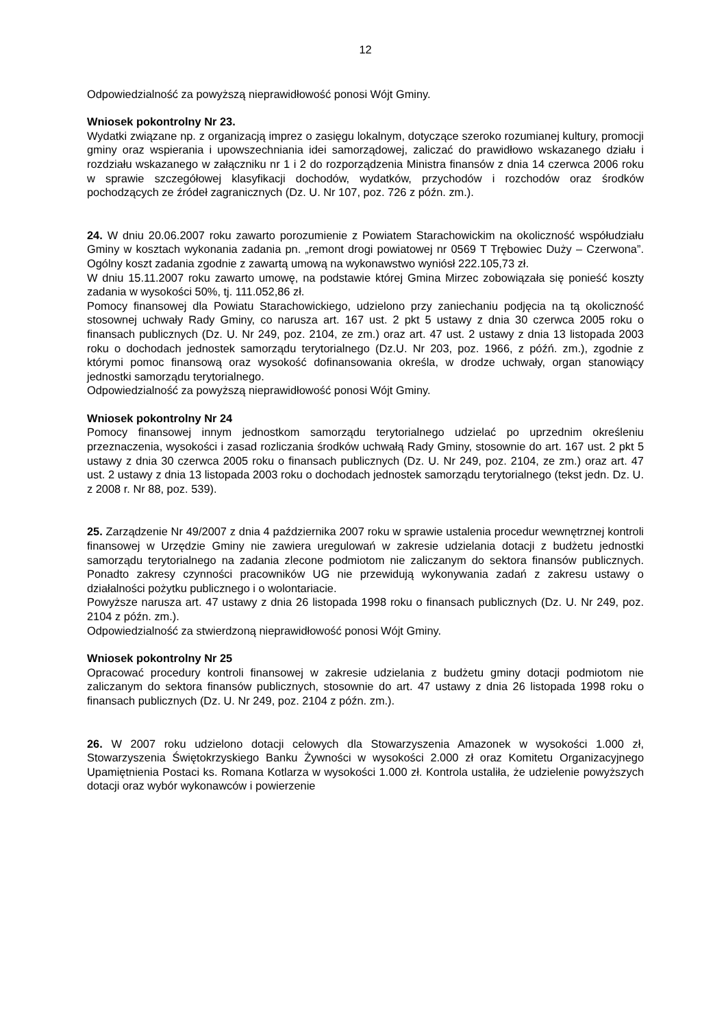12
Odpowiedzialność za powyższą nieprawidłowość ponosi Wójt Gminy.
Wniosek pokontrolny Nr 23.
Wydatki związane np. z organizacją imprez o zasięgu lokalnym, dotyczące szeroko rozumianej kultury, promocji gminy oraz wspierania i upowszechniania idei samorządowej, zaliczać do prawidłowo wskazanego działu i rozdziału wskazanego w załączniku nr 1 i 2 do rozporządzenia Ministra finansów z dnia 14 czerwca 2006 roku w sprawie szczegółowej klasyfikacji dochodów, wydatków, przychodów i rozchodów oraz środków pochodzących ze źródeł zagranicznych (Dz. U. Nr 107, poz. 726 z późn. zm.).
24. W dniu 20.06.2007 roku zawarto porozumienie z Powiatem Starachowickim na okoliczność współudziału Gminy w kosztach wykonania zadania pn. „remont drogi powiatowej nr 0569 T Trębowiec Duży – Czerwona”. Ogólny koszt zadania zgodnie z zawartą umową na wykonawstwo wyniósł 222.105,73 zł.
W dniu 15.11.2007 roku zawarto umowę, na podstawie której Gmina Mirzec zobowiązała się ponieść koszty zadania w wysokości 50%, tj. 111.052,86 zł.
Pomocy finansowej dla Powiatu Starachowickiego, udzielono przy zaniechaniu podjęcia na tą okoliczność stosownej uchwały Rady Gminy, co narusza art. 167 ust. 2 pkt 5 ustawy z dnia 30 czerwca 2005 roku o finansach publicznych (Dz. U. Nr 249, poz. 2104, ze zm.) oraz art. 47 ust. 2 ustawy z dnia 13 listopada 2003 roku o dochodach jednostek samorządu terytorialnego (Dz.U. Nr 203, poz. 1966, z późń. zm.), zgodnie z którymi pomoc finansową oraz wysokość dofinansowania określa, w drodze uchwały, organ stanowiący jednostki samorządu terytorialnego.
Odpowiedzialność za powyższą nieprawidłowość ponosi Wójt Gminy.
Wniosek pokontrolny Nr 24
Pomocy finansowej innym jednostkom samorządu terytorialnego udzielać po uprzednim określeniu przeznaczenia, wysokości i zasad rozliczania środków uchwałą Rady Gminy, stosownie do art. 167 ust. 2 pkt 5 ustawy z dnia 30 czerwca 2005 roku o finansach publicznych (Dz. U. Nr 249, poz. 2104, ze zm.) oraz art. 47 ust. 2 ustawy z dnia 13 listopada 2003 roku o dochodach jednostek samorządu terytorialnego (tekst jedn. Dz. U. z 2008 r. Nr 88, poz. 539).
25. Zarządzenie Nr 49/2007 z dnia 4 października 2007 roku w sprawie ustalenia procedur wewnętrznej kontroli finansowej w Urzędzie Gminy nie zawiera uregulowań w zakresie udzielania dotacji z budżetu jednostki samorządu terytorialnego na zadania zlecone podmiotom nie zaliczanym do sektora finansów publicznych. Ponadto zakresy czynności pracowników UG nie przewidują wykonywania zadań z zakresu ustawy o działalności pożytku publicznego i o wolontariacie.
Powyższe narusza art. 47 ustawy z dnia 26 listopada 1998 roku o finansach publicznych (Dz. U. Nr 249, poz. 2104 z późn. zm.).
Odpowiedzialność za stwierdzoną nieprawidłowość ponosi Wójt Gminy.
Wniosek pokontrolny Nr 25
Opracować procedury kontroli finansowej w zakresie udzielania z budżetu gminy dotacji podmiotom nie zaliczanym do sektora finansów publicznych, stosownie do art. 47 ustawy z dnia 26 listopada 1998 roku o finansach publicznych (Dz. U. Nr 249, poz. 2104 z późn. zm.).
26. W 2007 roku udzielono dotacji celowych dla Stowarzyszenia Amazonek w wysokości 1.000 zł, Stowarzyszenia Świętokrzyskiego Banku Żywności w wysokości 2.000 zł oraz Komitetu Organizacyjnego Upamiętnienia Postaci ks. Romana Kotlarza w wysokości 1.000 zł. Kontrola ustaliła, że udzielenie powyższych dotacji oraz wybór wykonawców i powierzenie